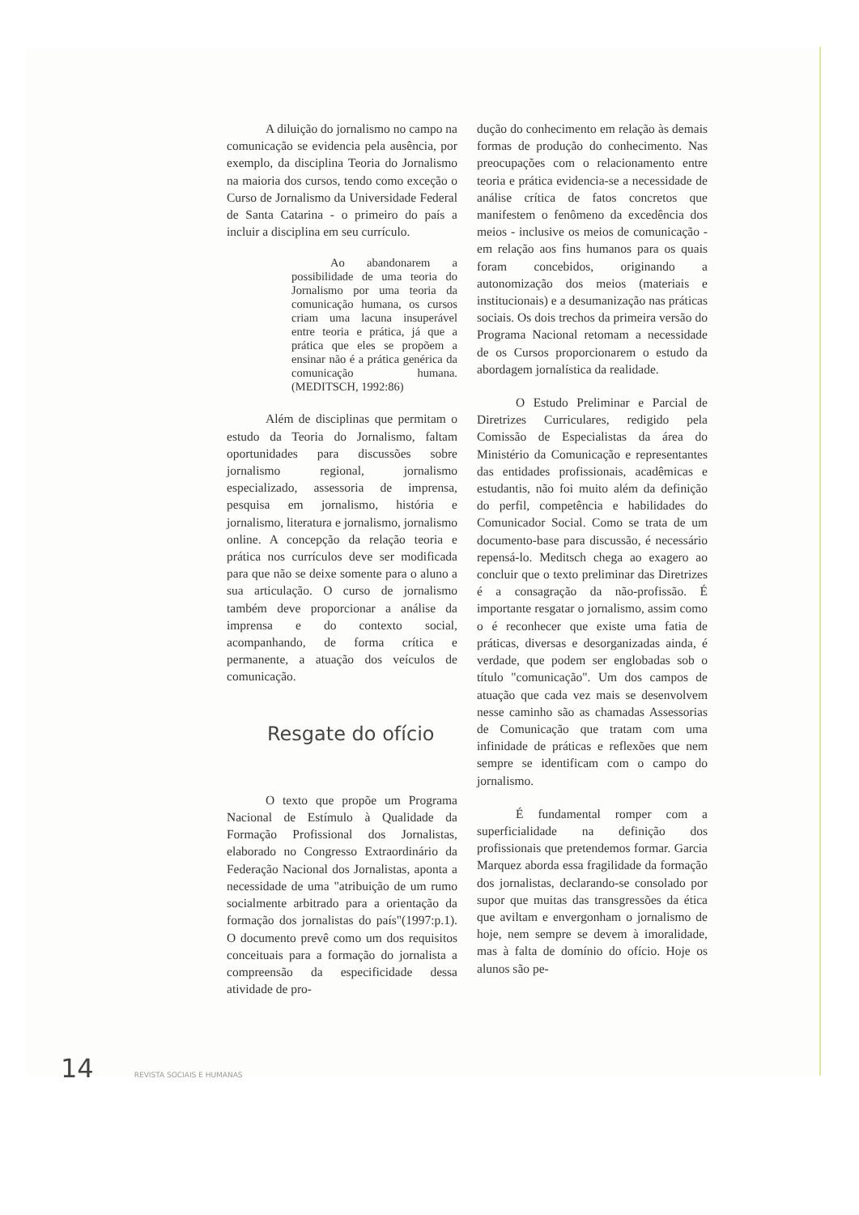A diluição do jornalismo no campo na comunicação se evidencia pela ausência, por exemplo, da disciplina Teoria do Jornalismo na maioria dos cursos, tendo como exceção o Curso de Jornalismo da Universidade Federal de Santa Catarina - o primeiro do país a incluir a disciplina em seu currículo.
Ao abandonarem a possibilidade de uma teoria do Jornalismo por uma teoria da comunicação humana, os cursos criam uma lacuna insuperável entre teoria e prática, já que a prática que eles se propõem a ensinar não é a prática genérica da comunicação humana. (MEDITSCH, 1992:86)
Além de disciplinas que permitam o estudo da Teoria do Jornalismo, faltam oportunidades para discussões sobre jornalismo regional, jornalismo especializado, assessoria de imprensa, pesquisa em jornalismo, história e jornalismo, literatura e jornalismo, jornalismo online. A concepção da relação teoria e prática nos currículos deve ser modificada para que não se deixe somente para o aluno a sua articulação. O curso de jornalismo também deve proporcionar a análise da imprensa e do contexto social, acompanhando, de forma crítica e permanente, a atuação dos veículos de comunicação.
Resgate do ofício
O texto que propõe um Programa Nacional de Estímulo à Qualidade da Formação Profissional dos Jornalistas, elaborado no Congresso Extraordinário da Federação Nacional dos Jornalistas, aponta a necessidade de uma "atribuição de um rumo socialmente arbitrado para a orientação da formação dos jornalistas do país"(1997:p.1). O documento prevê como um dos requisitos conceituais para a formação do jornalista a compreensão da especificidade dessa atividade de pro-
dução do conhecimento em relação às demais formas de produção do conhecimento. Nas preocupações com o relacionamento entre teoria e prática evidencia-se a necessidade de análise crítica de fatos concretos que manifestem o fenômeno da excedência dos meios - inclusive os meios de comunicação - em relação aos fins humanos para os quais foram concebidos, originando a autonomização dos meios (materiais e institucionais) e a desumanização nas práticas sociais. Os dois trechos da primeira versão do Programa Nacional retomam a necessidade de os Cursos proporcionarem o estudo da abordagem jornalística da realidade.
O Estudo Preliminar e Parcial de Diretrizes Curriculares, redigido pela Comissão de Especialistas da área do Ministério da Comunicação e representantes das entidades profissionais, acadêmicas e estudantis, não foi muito além da definição do perfil, competência e habilidades do Comunicador Social. Como se trata de um documento-base para discussão, é necessário repensá-lo. Meditsch chega ao exagero ao concluir que o texto preliminar das Diretrizes é a consagração da não-profissão. É importante resgatar o jornalismo, assim como o é reconhecer que existe uma fatia de práticas, diversas e desorganizadas ainda, é verdade, que podem ser englobadas sob o título "comunicação". Um dos campos de atuação que cada vez mais se desenvolvem nesse caminho são as chamadas Assessorias de Comunicação que tratam com uma infinidade de práticas e reflexões que nem sempre se identificam com o campo do jornalismo.
É fundamental romper com a superficialidade na definição dos profissionais que pretendemos formar. Garcia Marquez aborda essa fragilidade da formação dos jornalistas, declarando-se consolado por supor que muitas das transgressões da ética que aviltam e envergonham o jornalismo de hoje, nem sempre se devem à imoralidade, mas à falta de domínio do ofício. Hoje os alunos são pe-
14 REVISTA SOCIAIS E HUMANAS